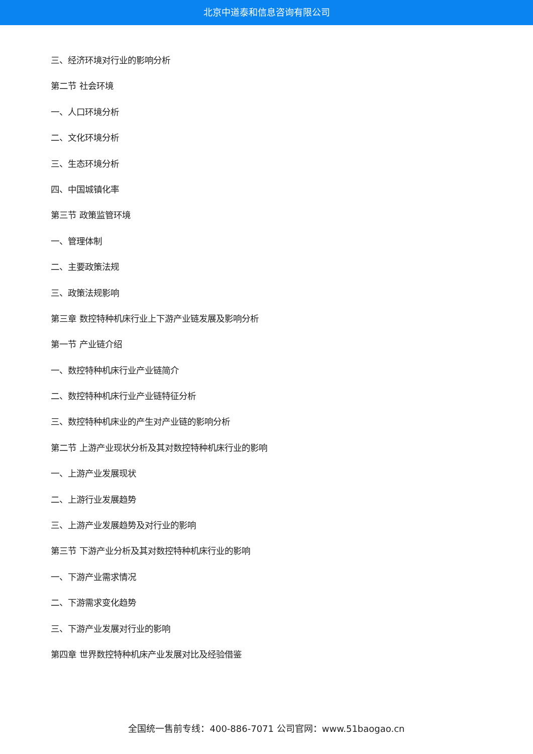北京中道泰和信息咨询有限公司
三、经济环境对行业的影响分析
第二节 社会环境
一、人口环境分析
二、文化环境分析
三、生态环境分析
四、中国城镇化率
第三节 政策监管环境
一、管理体制
二、主要政策法规
三、政策法规影响
第三章 数控特种机床行业上下游产业链发展及影响分析
第一节 产业链介绍
一、数控特种机床行业产业链简介
二、数控特种机床行业产业链特征分析
三、数控特种机床业的产生对产业链的影响分析
第二节 上游产业现状分析及其对数控特种机床行业的影响
一、上游产业发展现状
二、上游行业发展趋势
三、上游产业发展趋势及对行业的影响
第三节 下游产业分析及其对数控特种机床行业的影响
一、下游产业需求情况
二、下游需求变化趋势
三、下游产业发展对行业的影响
第四章 世界数控特种机床产业发展对比及经验借鉴
全国统一售前专线：400-886-7071 公司官网：www.51baogao.cn